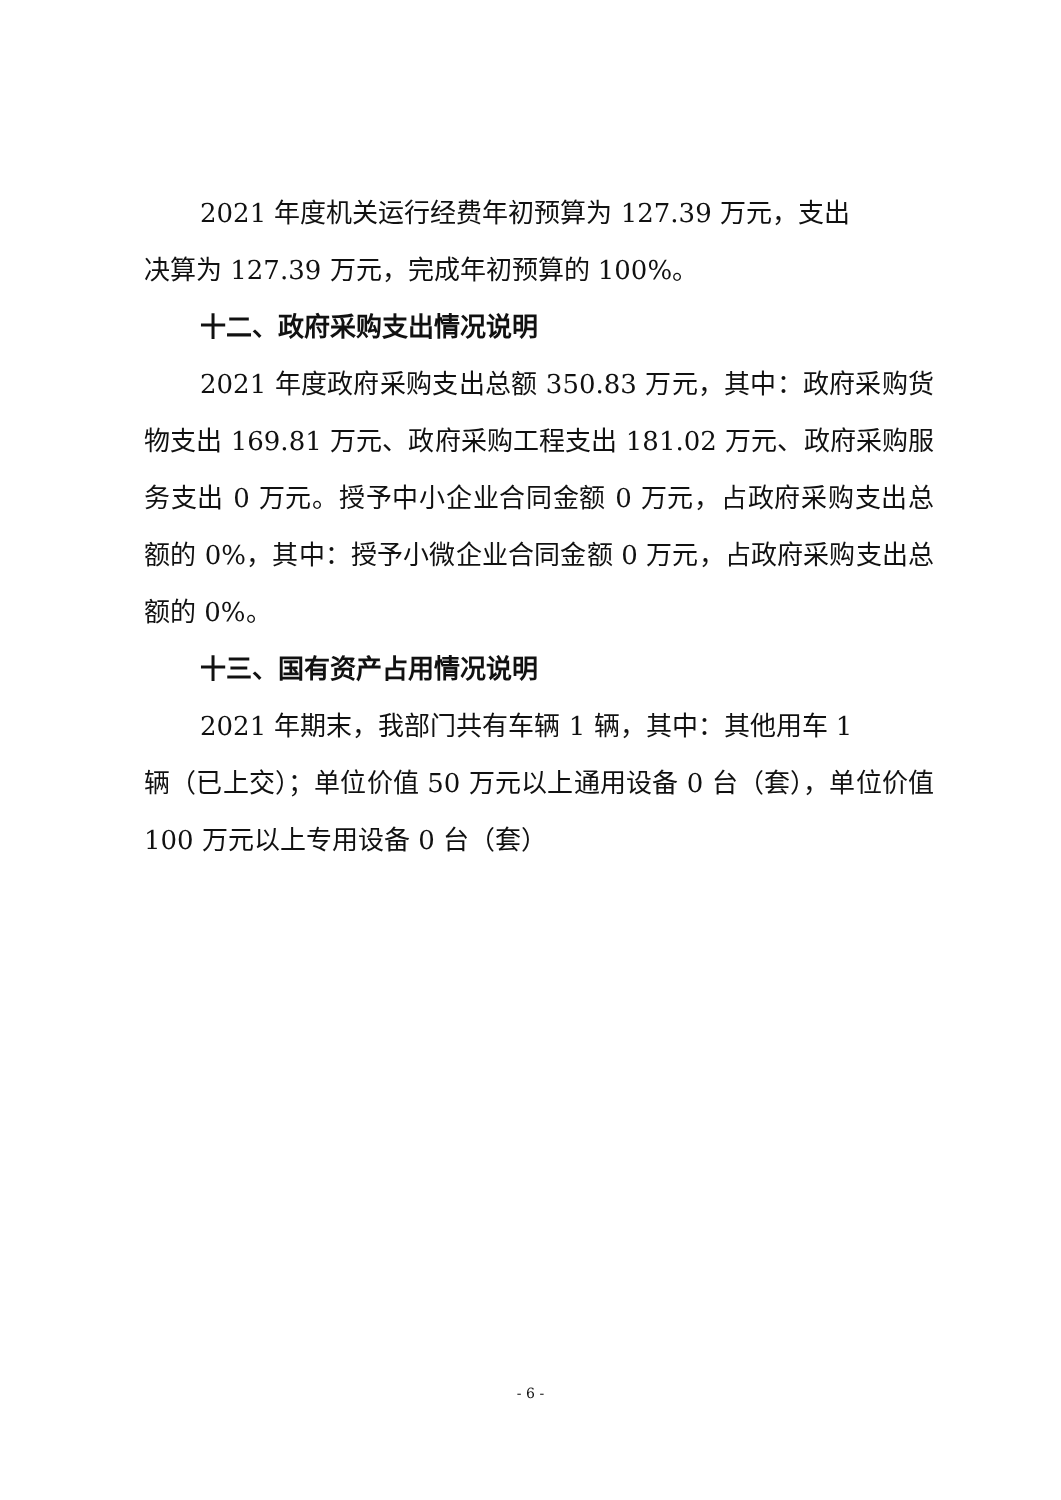2021 年度机关运行经费年初预算为 127.39 万元，支出
决算为 127.39 万元，完成年初预算的 100%。
十二、政府采购支出情况说明
2021 年度政府采购支出总额 350.83 万元，其中：政府采购货物支出 169.81 万元、政府采购工程支出 181.02 万元、政府采购服务支出 0 万元。授予中小企业合同金额 0 万元，占政府采购支出总额的 0%，其中：授予小微企业合同金额 0 万元，占政府采购支出总额的 0%。
十三、国有资产占用情况说明
2021 年期末，我部门共有车辆 1 辆，其中：其他用车 1
辆（已上交）；单位价值 50 万元以上通用设备 0 台（套），单位价值 100 万元以上专用设备 0 台（套）
- 6 -